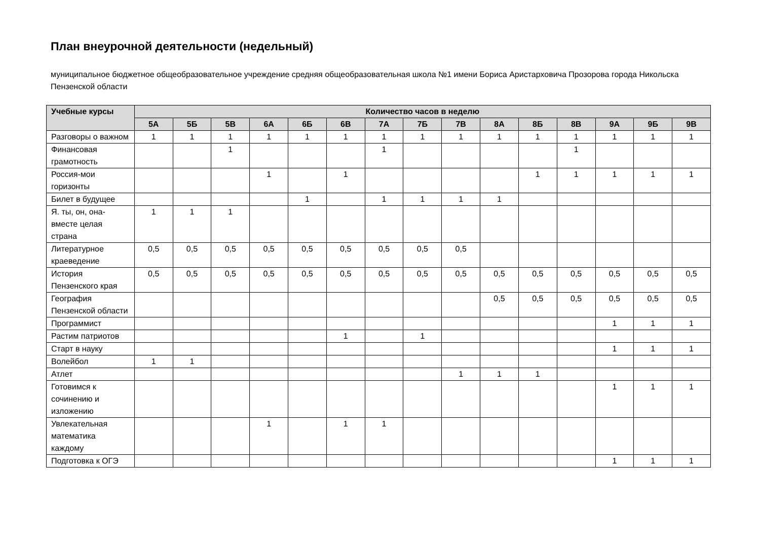План внеурочной деятельности (недельный)
муниципальное бюджетное общеобразовательное учреждение средняя общеобразовательная школа №1 имени Бориса Аристарховича Прозорова города Никольска Пензенской области
| Учебные курсы | Количество часов в неделю | | | | | | | | | | | | | | |
| --- | --- | --- | --- | --- | --- | --- | --- | --- | --- | --- | --- | --- | --- | --- | --- |
| | 5А | 5Б | 5В | 6А | 6Б | 6В | 7А | 7Б | 7В | 8А | 8Б | 8В | 9А | 9Б | 9В |
| Разговоры о важном | 1 | 1 | 1 | 1 | 1 | 1 | 1 | 1 | 1 | 1 | 1 | 1 | 1 | 1 | 1 |
| Финансовая грамотность | | | 1 | | | | 1 | | | | | 1 | | | |
| Россия-мои горизонты | | | | 1 | | 1 | | | | | 1 | 1 | 1 | 1 | 1 |
| Билет в будущее | | | | | 1 | | 1 | 1 | 1 | 1 | | | | | |
| Я. ты, он, она- вместе целая страна | 1 | 1 | 1 | | | | | | | | | | | | |
| Литературное краеведение | 0,5 | 0,5 | 0,5 | 0,5 | 0,5 | 0,5 | 0,5 | 0,5 | 0,5 | | | | | | |
| История Пензенского края | 0,5 | 0,5 | 0,5 | 0,5 | 0,5 | 0,5 | 0,5 | 0,5 | 0,5 | 0,5 | 0,5 | 0,5 | 0,5 | 0,5 | 0,5 |
| География Пензенской области | | | | | | | | | | 0,5 | 0,5 | 0,5 | 0,5 | 0,5 | 0,5 |
| Программист | | | | | | | | | | | | | 1 | 1 | 1 |
| Растим патриотов | | | | | | 1 | | 1 | | | | | | | |
| Старт в науку | | | | | | | | | | | | | 1 | 1 | 1 |
| Волейбол | 1 | 1 | | | | | | | | | | | | | |
| Атлет | | | | | | | | | 1 | 1 | 1 | | | | |
| Готовимся к сочинению и изложению | | | | | | | | | | | | | 1 | 1 | 1 |
| Увлекательная математика каждому | | | | 1 | | 1 | 1 | | | | | | | | |
| Подготовка к ОГЭ | | | | | | | | | | | | | 1 | 1 | 1 |